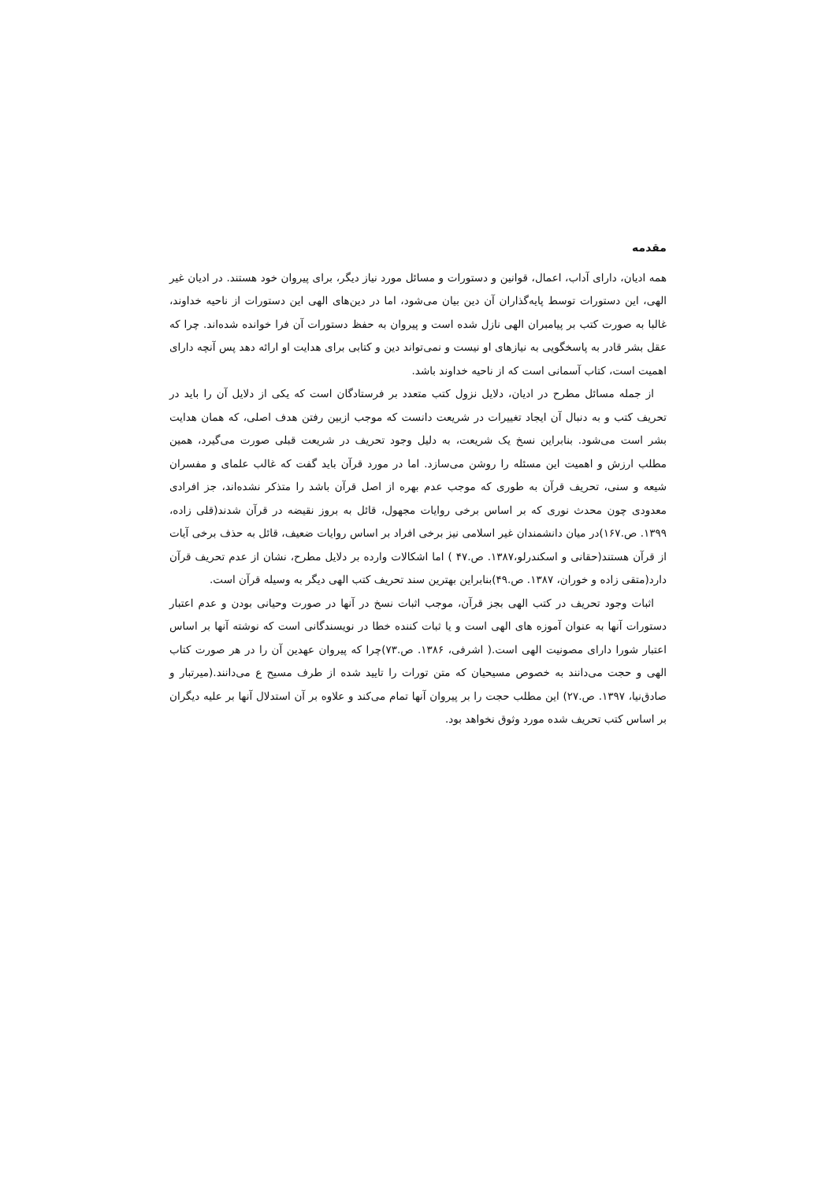مقدمه
همه ادیان، دارای آداب، اعمال، قوانین و دستورات و مسائل مورد نیاز دیگر، برای پیروان خود هستند. در ادیان غیر الهی، این دستورات توسط پایه‌گذاران آن دین بیان می‌شود، اما در دین‌های الهی این دستورات از ناحیه خداوند، غالبا به صورت کتب بر پیامبران الهی نازل شده است و پیروان به حفظ دستورات آن فرا خوانده شده‌اند. چرا که عقل بشر قادر به پاسخگویی به نیازهای او نیست و نمی‌تواند دین و کتابی برای هدایت او ارائه دهد پس آنچه دارای اهمیت است، کتاب آسمانی است که از ناحیه خداوند باشد.
از جمله مسائل مطرح در ادیان، دلایل نزول کتب متعدد بر فرستادگان است که یکی از دلایل آن را باید در تحریف کتب و به دنبال آن ایجاد تغییرات در شریعت دانست که موجب ازبین رفتن هدف اصلی، که همان هدایت بشر است می‌شود. بنابراین نسخ یک شریعت، به دلیل وجود تحریف در شریعت قبلی صورت می‌گیرد، همین مطلب ارزش و اهمیت این مسئله را روشن می‌سازد. اما در مورد قرآن باید گفت که غالب علمای و مفسران شیعه و سنی، تحریف قرآن به طوری که موجب عدم بهره از اصل قرآن باشد را متذکر نشده‌اند، جز افرادی معدودی چون محدث نوری که بر اساس برخی روایات مجهول، قائل به بروز نقیضه در قرآن شدند(قلی زاده، ۱۳۹۹. ص.۱۶۷)در میان دانشمندان غیر اسلامی نیز برخی افراد بر اساس روایات ضعیف، قائل به حذف برخی آیات از قرآن هستند(حقانی و اسکندرلو،۱۳۸۷. ص.۴۷ ) اما اشکالات وارده بر دلایل مطرح، نشان از عدم تحریف قرآن دارد(متقی زاده و خوران، ۱۳۸۷. ص.۴۹)بنابراین بهترین سند تحریف کتب الهی دیگر به وسیله قرآن است.
اثبات وجود تحریف در کتب الهی بجز قرآن، موجب اثبات نسخ در آنها در صورت وحیانی بودن و عدم اعتبار دستورات آنها به عنوان آموزه های الهی است و یا ثبات کننده خطا در نویسندگانی است که نوشته آنها بر اساس اعتبار شورا دارای مصونیت الهی است.( اشرفی، ۱۳۸۶. ص.۷۳)چرا که پیروان عهدین آن را در هر صورت کتاب الهی و حجت می‌دانند به خصوص مسیحیان که متن تورات را تایید شده از طرف مسیح ع می‌دانند.(میرتبار و صادق‌نیا، ۱۳۹۷. ص.۲۷) این مطلب حجت را بر پیروان آنها تمام می‌کند و علاوه بر آن استدلال آنها بر علیه دیگران بر اساس کتب تحریف شده مورد وثوق نخواهد بود.